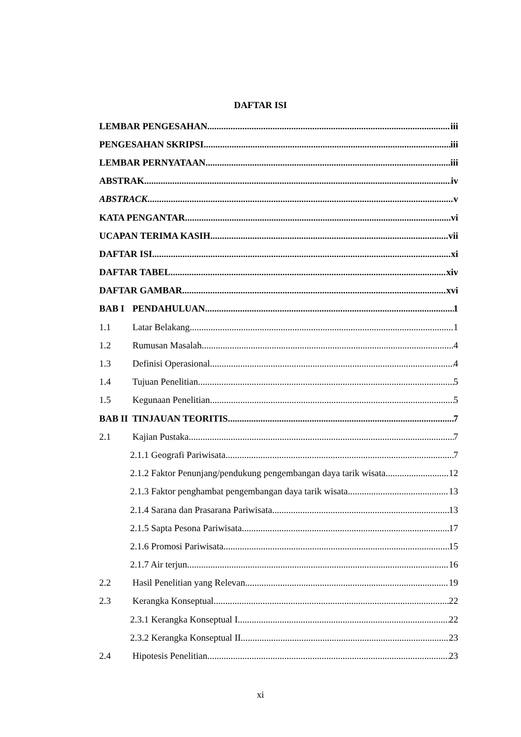DAFTAR ISI
LEMBAR PENGESAHAN iii
PENGESAHAN SKRIPSI iii
LEMBAR PERNYATAAN iii
ABSTRAK iv
ABSTRACK v
KATA PENGANTAR vi
UCAPAN TERIMA KASIH vii
DAFTAR ISI xi
DAFTAR TABEL xiv
DAFTAR GAMBAR xvi
BAB I PENDAHULUAN 1
1.1 Latar Belakang 1
1.2 Rumusan Masalah 4
1.3 Definisi Operasional 4
1.4 Tujuan Penelitian 5
1.5 Kegunaan Penelitian 5
BAB II TINJAUAN TEORITIS 7
2.1 Kajian Pustaka 7
2.1.1 Geografi Pariwisata 7
2.1.2 Faktor Penunjang/pendukung pengembangan daya tarik wisata 12
2.1.3 Faktor penghambat pengembangan daya tarik wisata 13
2.1.4 Sarana dan Prasarana Pariwisata 13
2.1.5 Sapta Pesona Pariwisata 17
2.1.6 Promosi Pariwisata 15
2.1.7 Air terjun 16
2.2 Hasil Penelitian yang Relevan 19
2.3 Kerangka Konseptual 22
2.3.1 Kerangka Konseptual I 22
2.3.2 Kerangka Konseptual II 23
2.4 Hipotesis Penelitian 23
xi